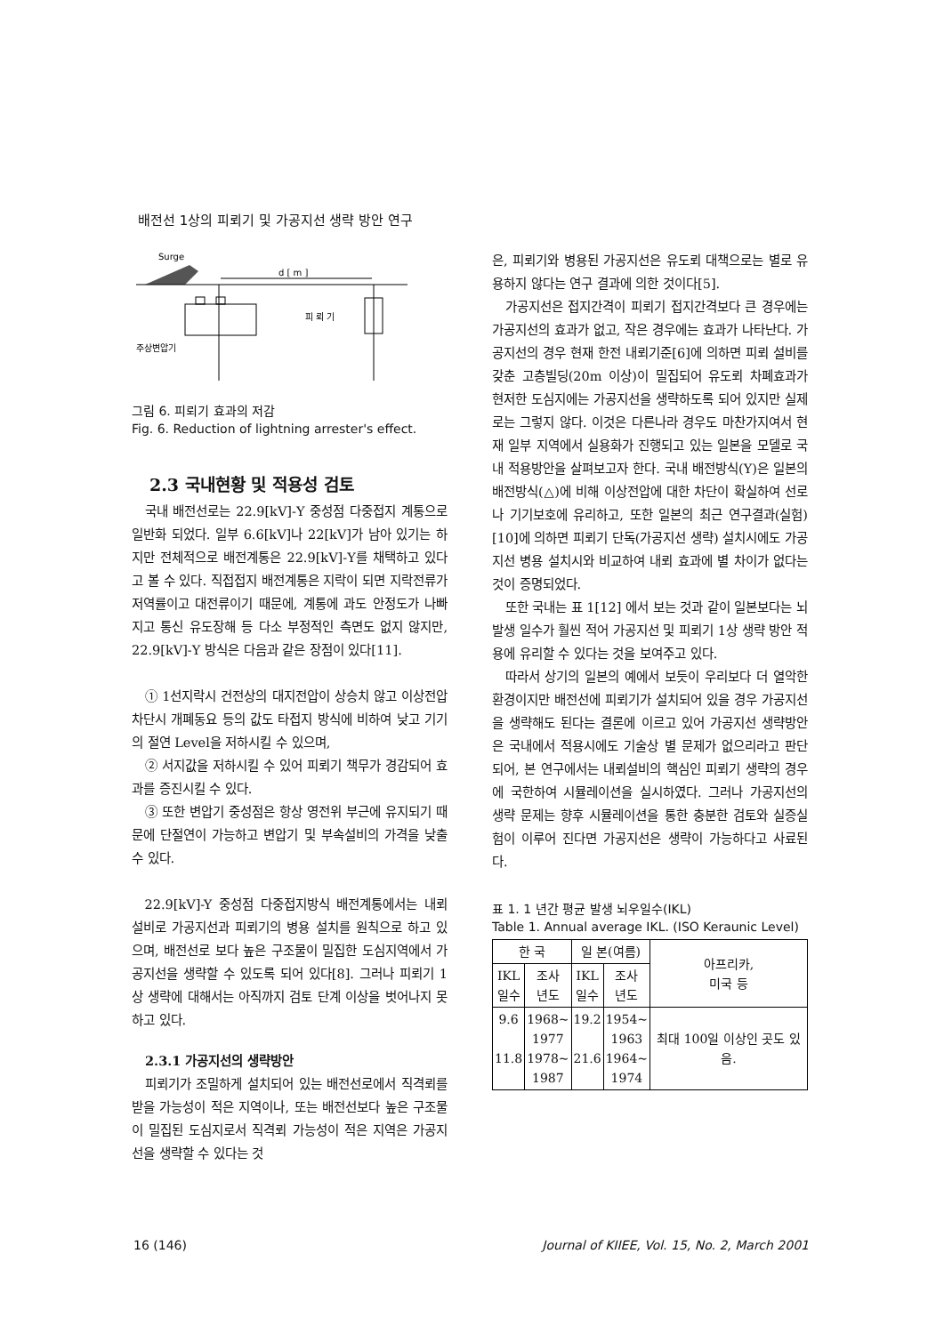배전선 1상의 피뢰기 및 가공지선 생략 방안 연구
Surge
d [ m ]
피 뢰 기
주상변압기
그림 6. 피뢰기 효과의 저감
Fig. 6. Reduction of lightning arrester's effect.
2.3 국내현황 및 적용성 검토
국내 배전선로는 22.9[kV]-Y 중성점 다중접지 계통으로 일반화 되었다. 일부 6.6[kV]나 22[kV]가 남아 있기는 하지만 전체적으로 배전계통은 22.9[kV]-Y를 채택하고 있다고 볼 수 있다. 직접접지 배전계통은 지락이 되면 지락전류가 저역률이고 대전류이기 때문에, 계통에 과도 안정도가 나빠지고 통신 유도장해 등 다소 부정적인 측면도 없지 않지만, 22.9[kV]-Y 방식은 다음과 같은 장점이 있다[11].
① 1선지락시 건전상의 대지전압이 상승치 않고 이상전압 차단시 개폐동요 등의 값도 타접지 방식에 비하여 낮고 기기의 절연 Level을 저하시킬 수 있으며,
② 서지값을 저하시킬 수 있어 피뢰기 책무가 경감되어 효과를 증진시킬 수 있다.
③ 또한 변압기 중성점은 항상 영전위 부근에 유지되기 때문에 단절연이 가능하고 변압기 및 부속설비의 가격을 낮출 수 있다.
22.9[kV]-Y 중성점 다중접지방식 배전계통에서는 내뢰 설비로 가공지선과 피뢰기의 병용 설치를 원칙으로 하고 있으며, 배전선로 보다 높은 구조물이 밀집한 도심지역에서 가공지선을 생략할 수 있도록 되어 있다[8]. 그러나 피뢰기 1상 생략에 대해서는 아직까지 검토 단계 이상을 벗어나지 못하고 있다.
2.3.1 가공지선의 생략방안
피뢰기가 조밀하게 설치되어 있는 배전선로에서 직격뢰를 받을 가능성이 적은 지역이나, 또는 배전선보다 높은 구조물이 밀집된 도심지로서 직격뢰 가능성이 적은 지역은 가공지선을 생략할 수 있다는 것
은, 피뢰기와 병용된 가공지선은 유도뢰 대책으로는 별로 유용하지 않다는 연구 결과에 의한 것이다[5].
가공지선은 접지간격이 피뢰기 접지간격보다 큰 경우에는 가공지선의 효과가 없고, 작은 경우에는 효과가 나타난다. 가공지선의 경우 현재 한전 내뢰기준[6]에 의하면 피뢰 설비를 갖춘 고층빌딩(20m 이상)이 밀집되어 유도뢰 차폐효과가 현저한 도심지에는 가공지선을 생략하도록 되어 있지만 실제로는 그렇지 않다. 이것은 다른나라 경우도 마찬가지여서 현재 일부 지역에서 실용화가 진행되고 있는 일본을 모델로 국내 적용방안을 살펴보고자 한다. 국내 배전방식(Y)은 일본의 배전방식(△)에 비해 이상전압에 대한 차단이 확실하여 선로나 기기보호에 유리하고, 또한 일본의 최근 연구결과(실험)[10]에 의하면 피뢰기 단독(가공지선 생략) 설치시에도 가공지선 병용 설치시와 비교하여 내뢰 효과에 별 차이가 없다는 것이 증명되었다.
또한 국내는 표 1[12] 에서 보는 것과 같이 일본보다는 뇌 발생 일수가 훨씬 적어 가공지선 및 피뢰기 1상 생략 방안 적용에 유리할 수 있다는 것을 보여주고 있다.
따라서 상기의 일본의 예에서 보듯이 우리보다 더 열악한 환경이지만 배전선에 피뢰기가 설치되어 있을 경우 가공지선을 생략해도 된다는 결론에 이르고 있어 가공지선 생략방안은 국내에서 적용시에도 기술상 별 문제가 없으리라고 판단되어, 본 연구에서는 내뢰설비의 핵심인 피뢰기 생략의 경우에 국한하여 시뮬레이션을 실시하였다. 그러나 가공지선의 생략 문제는 향후 시뮬레이션을 통한 충분한 검토와 실증실험이 이루어 진다면 가공지선은 생략이 가능하다고 사료된다.
표 1. 1 년간 평균 발생 뇌우일수(IKL)
Table 1. Annual average IKL. (ISO Keraunic Level)
| 한 국 | | 일 본(여름) | | 아프리카, 미국 등 |
| --- | --- | --- | --- | --- |
| IKL 일수 | 조사 년도 | IKL 일수 | 조사 년도 | |
| 9.6 11.8 | 1968~ 1977 1978~ 1987 | 19.2 21.6 | 1954~ 1963 1964~ 1974 | 최대 100일 이상인 곳도 있음. |
16 (146)
Journal of KIIEE, Vol. 15, No. 2, March 2001